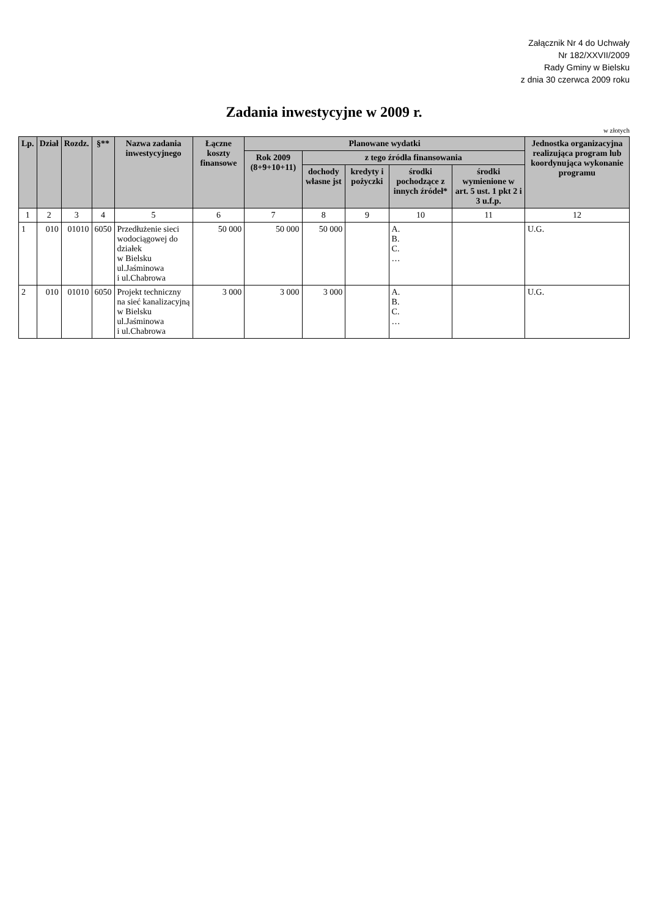Załącznik Nr 4 do Uchwały
Nr 182/XXVII/2009
Rady Gminy w Bielsku
z dnia 30 czerwca 2009 roku
Zadania inwestycyjne w 2009 r.
w złotych
| Lp. | Dział | Rozdz. | §** | Nazwa zadania inwestycyjnego | Łączne koszty finansowe | Planowane wydatki | | | | | Jednostka organizacyjna realizująca program lub koordynująca wykonanie programu |
| --- | --- | --- | --- | --- | --- | --- | --- | --- | --- | --- | --- |
| | | | | | | Rok 2009 (8+9+10+11) | z tego źródła finansowania | | | | |
| | | | | | | | dochody własne jst | kredyty i pożyczki | środki pochodzące z innych źródeł* | środki wymienione w art. 5 ust. 1 pkt 2 i 3 u.f.p. | |
| 1 | 2 | 3 | 4 | 5 | 6 | 7 | 8 | 9 | 10 | 11 | 12 |
| 1 | 010 | 01010 | 6050 | Przedłużenie sieci wodociągowej do działek w Bielsku ul.Jaśminowa i ul.Chabrowa | 50 000 | 50 000 | 50 000 | | A. B. C. … | | U.G. |
| 2 | 010 | 01010 | 6050 | Projekt techniczny na sieć kanalizacyjną w Bielsku ul.Jaśminowa i ul.Chabrowa | 3 000 | 3 000 | 3 000 | | A. B. C. … | | U.G. |